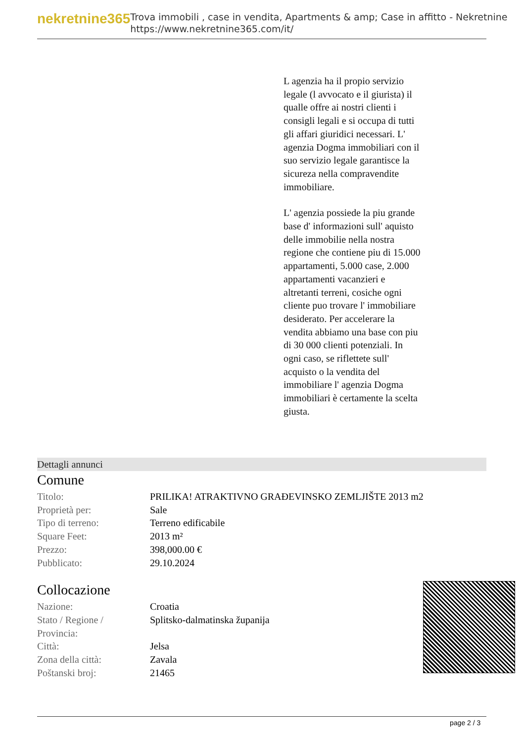nekretnine365
Trova immobili , case in vendita, Apartments & amp; Case in affitto - Nekretnine
https://www.nekretnine365.com/it/
L agenzia ha il propio servizio legale (l avvocato e il giurista) il qualle offre ai nostri clienti i consigli legali e si occupa di tutti gli affari giuridici necessari. L' agenzia Dogma immobiliari con il suo servizio legale garantisce la sicureza nella compravendite immobiliare.
L' agenzia possiede la piu grande base d' informazioni sull' aquisto delle immobilie nella nostra regione che contiene piu di 15.000 appartamenti, 5.000 case, 2.000 appartamenti vacanzieri e altretanti terreni, cosiche ogni cliente puo trovare l' immobiliare desiderato. Per accelerare la vendita abbiamo una base con piu di 30 000 clienti potenziali. In ogni caso, se riflettete sull' acquisto o la vendita del immobiliare l' agenzia Dogma immobiliari è certamente la scelta giusta.
Dettagli annunci
Comune
| Titolo: | PRILIKA! ATRAKTIVNO GRAĐEVINSKO ZEMLJIŠTE 2013 m2 |
| Proprietà per: | Sale |
| Tipo di terreno: | Terreno edificabile |
| Square Feet: | 2013 m² |
| Prezzo: | 398,000.00 € |
| Pubblicato: | 29.10.2024 |
Collocazione
| Nazione: | Croatia |
| Stato / Regione / Provincia: | Splitsko-dalmatinska županija |
| Città: | Jelsa |
| Zona della città: | Zavala |
| Poštanski broj: | 21465 |
page 2 / 3